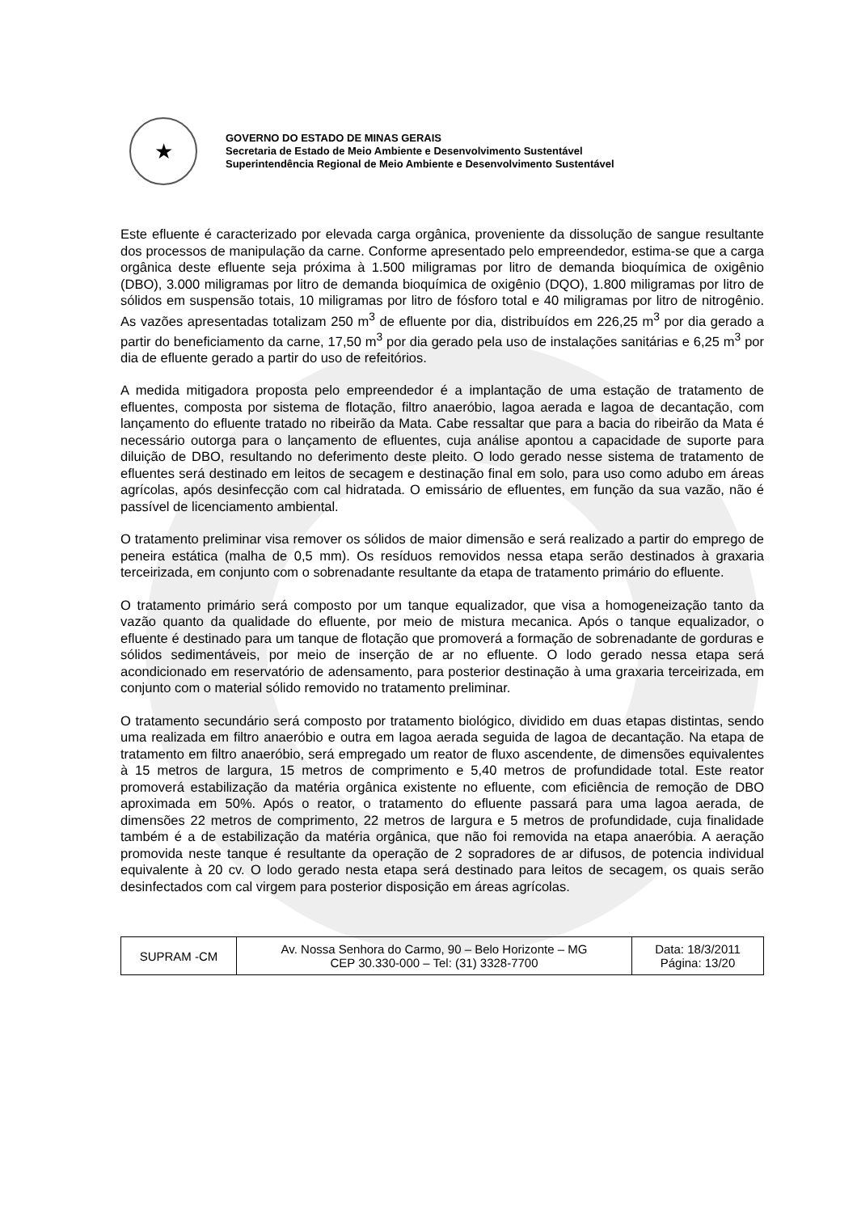★
GOVERNO DO ESTADO DE MINAS GERAIS
Secretaria de Estado de Meio Ambiente e Desenvolvimento Sustentável
Superintendência Regional de Meio Ambiente e Desenvolvimento Sustentável
Este efluente é caracterizado por elevada carga orgânica, proveniente da dissolução de sangue resultante dos processos de manipulação da carne. Conforme apresentado pelo empreendedor, estima-se que a carga orgânica deste efluente seja próxima à 1.500 miligramas por litro de demanda bioquímica de oxigênio (DBO), 3.000 miligramas por litro de demanda bioquímica de oxigênio (DQO), 1.800 miligramas por litro de sólidos em suspensão totais, 10 miligramas por litro de fósforo total e 40 miligramas por litro de nitrogênio. As vazões apresentadas totalizam 250 m<sup>3</sup> de efluente por dia, distribuídos em 226,25 m<sup>3</sup> por dia gerado a partir do beneficiamento da carne, 17,50 m<sup>3</sup> por dia gerado pela uso de instalações sanitárias e 6,25 m<sup>3</sup> por dia de efluente gerado a partir do uso de refeitórios.
A medida mitigadora proposta pelo empreendedor é a implantação de uma estação de tratamento de efluentes, composta por sistema de flotação, filtro anaeróbio, lagoa aerada e lagoa de decantação, com lançamento do efluente tratado no ribeirão da Mata. Cabe ressaltar que para a bacia do ribeirão da Mata é necessário outorga para o lançamento de efluentes, cuja análise apontou a capacidade de suporte para diluição de DBO, resultando no deferimento deste pleito. O lodo gerado nesse sistema de tratamento de efluentes será destinado em leitos de secagem e destinação final em solo, para uso como adubo em áreas agrícolas, após desinfecção com cal hidratada. O emissário de efluentes, em função da sua vazão, não é passível de licenciamento ambiental.
O tratamento preliminar visa remover os sólidos de maior dimensão e será realizado a partir do emprego de peneira estática (malha de 0,5 mm). Os resíduos removidos nessa etapa serão destinados à graxaria terceirizada, em conjunto com o sobrenadante resultante da etapa de tratamento primário do efluente.
O tratamento primário será composto por um tanque equalizador, que visa a homogeneização tanto da vazão quanto da qualidade do efluente, por meio de mistura mecanica. Após o tanque equalizador, o efluente é destinado para um tanque de flotação que promoverá a formação de sobrenadante de gorduras e sólidos sedimentáveis, por meio de inserção de ar no efluente. O lodo gerado nessa etapa será acondicionado em reservatório de adensamento, para posterior destinação à uma graxaria terceirizada, em conjunto com o material sólido removido no tratamento preliminar.
O tratamento secundário será composto por tratamento biológico, dividido em duas etapas distintas, sendo uma realizada em filtro anaeróbio e outra em lagoa aerada seguida de lagoa de decantação. Na etapa de tratamento em filtro anaeróbio, será empregado um reator de fluxo ascendente, de dimensões equivalentes à 15 metros de largura, 15 metros de comprimento e 5,40 metros de profundidade total. Este reator promoverá estabilização da matéria orgânica existente no efluente, com eficiência de remoção de DBO aproximada em 50%. Após o reator, o tratamento do efluente passará para uma lagoa aerada, de dimensões 22 metros de comprimento, 22 metros de largura e 5 metros de profundidade, cuja finalidade também é a de estabilização da matéria orgânica, que não foi removida na etapa anaeróbia. A aeração promovida neste tanque é resultante da operação de 2 sopradores de ar difusos, de potencia individual equivalente à 20 cv. O lodo gerado nesta etapa será destinado para leitos de secagem, os quais serão desinfectados com cal virgem para posterior disposição em áreas agrícolas.
| SUPRAM -CM | Av. Nossa Senhora do Carmo, 90 – Belo Horizonte – MG CEP 30.330-000 – Tel: (31) 3328-7700 | Data: 18/3/2011 Página: 13/20 |